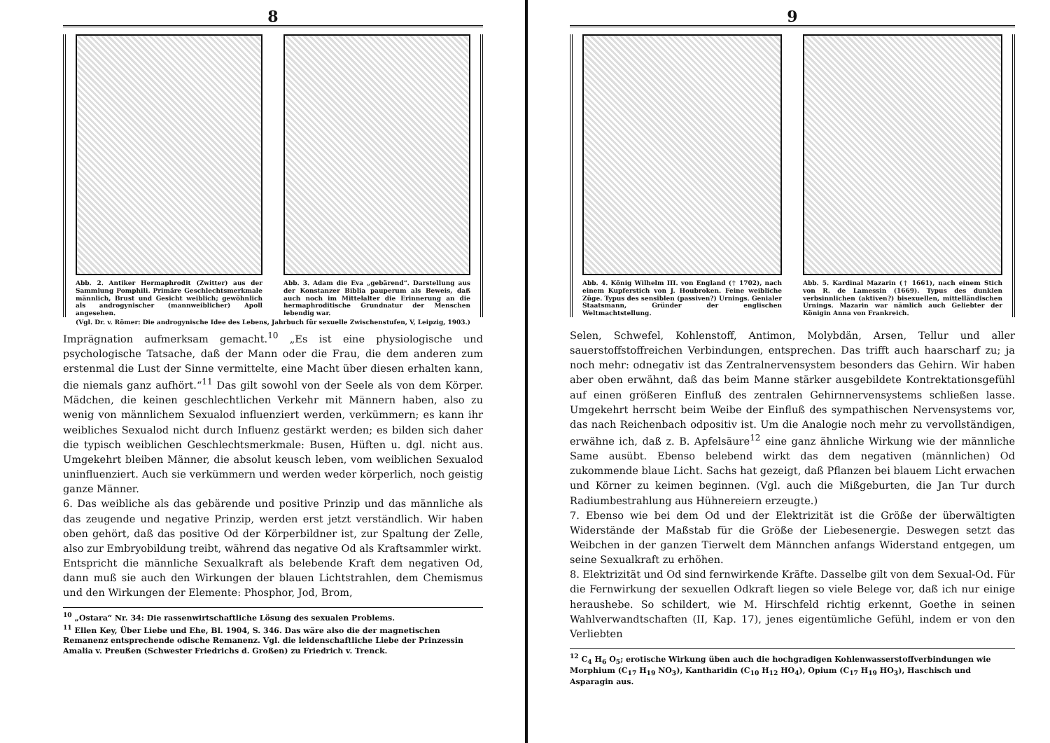8
Abb. 2. Antiker Hermaphrodit (Zwitter) aus der Sammlung Pomphili. Primäre Geschlechtsmerkmale männlich, Brust und Gesicht weiblich; gewöhnlich als androgynischer (mannweiblicher) Apoll angesehen.
Abb. 3. Adam die Eva „gebärend“. Darstellung aus der Konstanzer Biblia pauperum als Beweis, daß auch noch im Mittelalter die Erinnerung an die hermaphroditische Grundnatur der Menschen lebendig war.
(Vgl. Dr. v. Römer: Die androgynische Idee des Lebens, Jahrbuch für sexuelle Zwischenstufen, V, Leipzig, 1903.)
Imprägnation aufmerksam gemacht.<sup>10</sup> „Es ist eine physiologische und psychologische Tatsache, daß der Mann oder die Frau, die dem anderen zum erstenmal die Lust der Sinne vermittelte, eine Macht über diesen erhalten kann, die niemals ganz aufhört.“<sup>11</sup> Das gilt sowohl von der Seele als von dem Körper. Mädchen, die keinen geschlechtlichen Verkehr mit Männern haben, also zu wenig von männlichem Sexualod influenziert werden, verkümmern; es kann ihr weibliches Sexualod nicht durch Influenz gestärkt werden; es bilden sich daher die typisch weiblichen Geschlechtsmerkmale: Busen, Hüften u. dgl. nicht aus. Umgekehrt bleiben Männer, die absolut keusch leben, vom weiblichen Sexualod uninfluenziert. Auch sie verkümmern und werden weder körperlich, noch geistig ganze Männer.
6. Das weibliche als das gebärende und positive Prinzip und das männliche als das zeugende und negative Prinzip, werden erst jetzt verständlich. Wir haben oben gehört, daß das positive Od der Körperbildner ist, zur Spaltung der Zelle, also zur Embryobildung treibt, während das negative Od als Kraftsammler wirkt.
Entspricht die männliche Sexualkraft als belebende Kraft dem negativen Od, dann muß sie auch den Wirkungen der blauen Lichtstrahlen, dem Chemismus und den Wirkungen der Elemente: Phosphor, Jod, Brom,
<sup>10</sup> „Ostara“ Nr. 34: Die rassenwirtschaftliche Lösung des sexualen Problems.
<sup>11</sup> Ellen Key, Über Liebe und Ehe, Bl. 1904, S. 346. Das wäre also die der magnetischen Remanenz entsprechende odische Remanenz. Vgl. die leidenschaftliche Liebe der Prinzessin Amalia v. Preußen (Schwester Friedrichs d. Großen) zu Friedrich v. Trenck.
9
Abb. 4. König Wilhelm III. von England († 1702), nach einem Kupferstich von J. Houbroken. Feine weibliche Züge. Typus des sensiblen (passiven?) Urnings. Genialer Staatsmann, Gründer der englischen Weltmachtstellung.
Abb. 5. Kardinal Mazarin († 1661), nach einem Stich von R. de Lamessin (1669). Typus des dunklen verbsinnlichen (aktiven?) bisexuellen, mittelländischen Urnings. Mazarin war nämlich auch Geliebter der Königin Anna von Frankreich.
Selen, Schwefel, Kohlenstoff, Antimon, Molybdän, Arsen, Tellur und aller sauerstoffstoffreichen Verbindungen, entsprechen. Das trifft auch haarscharf zu; ja noch mehr: odnegativ ist das Zentralnervensystem besonders das Gehirn. Wir haben aber oben erwähnt, daß das beim Manne stärker ausgebildete Kontrektationsgefühl auf einen größeren Einfluß des zentralen Gehirnnervensystems schließen lasse. Umgekehrt herrscht beim Weibe der Einfluß des sympathischen Nervensystems vor, das nach Reichenbach odpositiv ist. Um die Analogie noch mehr zu vervollständigen, erwähne ich, daß z. B. Apfelsäure<sup>12</sup> eine ganz ähnliche Wirkung wie der männliche Same ausübt. Ebenso belebend wirkt das dem negativen (männlichen) Od zukommende blaue Licht. Sachs hat gezeigt, daß Pflanzen bei blauem Licht erwachen und Körner zu keimen beginnen. (Vgl. auch die Mißgeburten, die Jan Tur durch Radiumbestrahlung aus Hühnereiern erzeugte.)
7. Ebenso wie bei dem Od und der Elektrizität ist die Größe der überwältigten Widerstände der Maßstab für die Größe der Liebesenergie. Deswegen setzt das Weibchen in der ganzen Tierwelt dem Männchen anfangs Widerstand entgegen, um seine Sexualkraft zu erhöhen.
8. Elektrizität und Od sind fernwirkende Kräfte. Dasselbe gilt von dem Sexual-Od. Für die Fernwirkung der sexuellen Odkraft liegen so viele Belege vor, daß ich nur einige heraushebe. So schildert, wie M. Hirschfeld richtig erkennt, Goethe in seinen Wahlverwandtschaften (II, Kap. 17), jenes eigentümliche Gefühl, indem er von den Verliebten
<sup>12</sup> C<sub>4</sub> H<sub>6</sub> O<sub>5</sub>; erotische Wirkung üben auch die hochgradigen Kohlenwasserstoffverbindungen wie Morphium (C<sub>17</sub> H<sub>19</sub> NO<sub>3</sub>), Kantharidin (C<sub>10</sub> H<sub>12</sub> HO<sub>4</sub>), Opium (C<sub>17</sub> H<sub>19</sub> HO<sub>3</sub>), Haschisch und Asparagin aus.